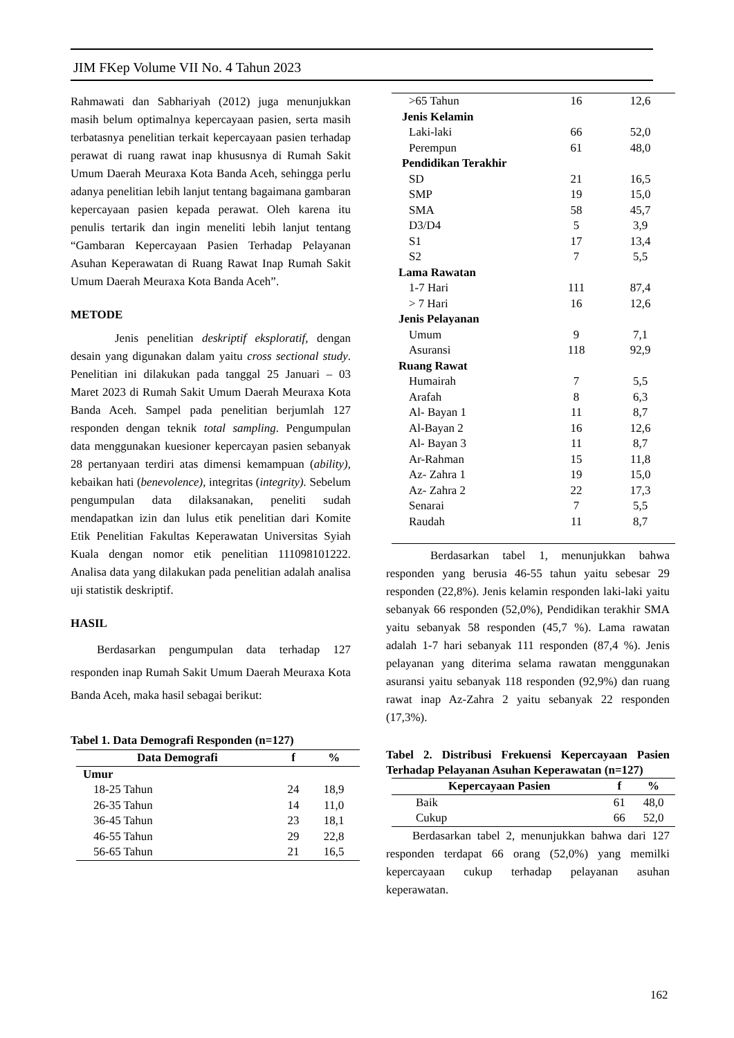JIM FKep Volume VII No. 4 Tahun 2023
Rahmawati dan Sabhariyah (2012) juga menunjukkan masih belum optimalnya kepercayaan pasien, serta masih terbatasnya penelitian terkait kepercayaan pasien terhadap perawat di ruang rawat inap khususnya di Rumah Sakit Umum Daerah Meuraxa Kota Banda Aceh, sehingga perlu adanya penelitian lebih lanjut tentang bagaimana gambaran kepercayaan pasien kepada perawat. Oleh karena itu penulis tertarik dan ingin meneliti lebih lanjut tentang “Gambaran Kepercayaan Pasien Terhadap Pelayanan Asuhan Keperawatan di Ruang Rawat Inap Rumah Sakit Umum Daerah Meuraxa Kota Banda Aceh”.
METODE
Jenis penelitian deskriptif eksploratif, dengan desain yang digunakan dalam yaitu cross sectional study. Penelitian ini dilakukan pada tanggal 25 Januari – 03 Maret 2023 di Rumah Sakit Umum Daerah Meuraxa Kota Banda Aceh. Sampel pada penelitian berjumlah 127 responden dengan teknik total sampling. Pengumpulan data menggunakan kuesioner kepercayan pasien sebanyak 28 pertanyaan terdiri atas dimensi kemampuan (ability), kebaikan hati (benevolence), integritas (integrity). Sebelum pengumpulan data dilaksanakan, peneliti sudah mendapatkan izin dan lulus etik penelitian dari Komite Etik Penelitian Fakultas Keperawatan Universitas Syiah Kuala dengan nomor etik penelitian 111098101222. Analisa data yang dilakukan pada penelitian adalah analisa uji statistik deskriptif.
HASIL
Berdasarkan pengumpulan data terhadap 127 responden inap Rumah Sakit Umum Daerah Meuraxa Kota Banda Aceh, maka hasil sebagai berikut:
Tabel 1. Data Demografi Responden (n=127)
| Data Demografi | f | % |
| --- | --- | --- |
| Umur | | |
| 18-25 Tahun | 24 | 18,9 |
| 26-35 Tahun | 14 | 11,0 |
| 36-45 Tahun | 23 | 18,1 |
| 46-55 Tahun | 29 | 22,8 |
| 56-65 Tahun | 21 | 16,5 |
| >65 Tahun | 16 | 12,6 |
| Jenis Kelamin | | |
| Laki-laki | 66 | 52,0 |
| Perempun | 61 | 48,0 |
| Pendidikan Terakhir | | |
| SD | 21 | 16,5 |
| SMP | 19 | 15,0 |
| SMA | 58 | 45,7 |
| D3/D4 | 5 | 3,9 |
| S1 | 17 | 13,4 |
| S2 | 7 | 5,5 |
| Lama Rawatan | | |
| 1-7 Hari | 111 | 87,4 |
| > 7 Hari | 16 | 12,6 |
| Jenis Pelayanan | | |
| Umum | 9 | 7,1 |
| Asuransi | 118 | 92,9 |
| Ruang Rawat | | |
| Humairah | 7 | 5,5 |
| Arafah | 8 | 6,3 |
| Al- Bayan 1 | 11 | 8,7 |
| Al-Bayan 2 | 16 | 12,6 |
| Al- Bayan 3 | 11 | 8,7 |
| Ar-Rahman | 15 | 11,8 |
| Az- Zahra 1 | 19 | 15,0 |
| Az- Zahra 2 | 22 | 17,3 |
| Senarai | 7 | 5,5 |
| Raudah | 11 | 8,7 |
Berdasarkan tabel 1, menunjukkan bahwa responden yang berusia 46-55 tahun yaitu sebesar 29 responden (22,8%). Jenis kelamin responden laki-laki yaitu sebanyak 66 responden (52,0%), Pendidikan terakhir SMA yaitu sebanyak 58 responden (45,7 %). Lama rawatan adalah 1-7 hari sebanyak 111 responden (87,4 %). Jenis pelayanan yang diterima selama rawatan menggunakan asuransi yaitu sebanyak 118 responden (92,9%) dan ruang rawat inap Az-Zahra 2 yaitu sebanyak 22 responden (17,3%).
Tabel 2. Distribusi Frekuensi Kepercayaan Pasien Terhadap Pelayanan Asuhan Keperawatan (n=127)
| Kepercayaan Pasien | f | % |
| --- | --- | --- |
| Baik | 61 | 48,0 |
| Cukup | 66 | 52,0 |
Berdasarkan tabel 2, menunjukkan bahwa dari 127 responden terdapat 66 orang (52,0%) yang memilki kepercayaan cukup terhadap pelayanan asuhan keperawatan.
162